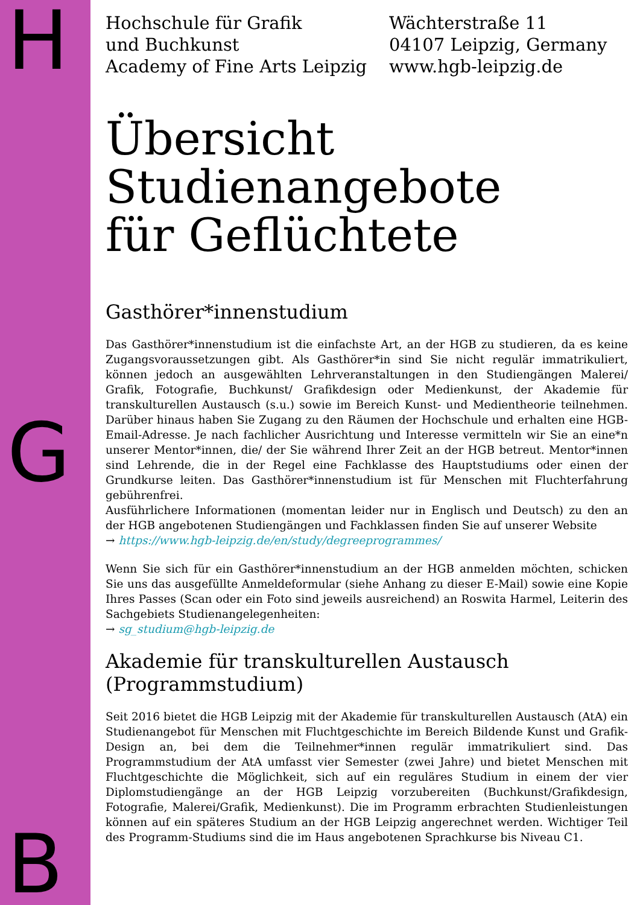H
G
B
Hochschule für Grafik
und Buchkunst
Academy of Fine Arts Leipzig
Wächterstraße 11
04107 Leipzig, Germany
www.hgb-leipzig.de
Übersicht
Studienangebote
für Geflüchtete
Gasthörer*innenstudium
Das Gasthörer*innenstudium ist die einfachste Art, an der HGB zu studieren, da es keine Zugangsvoraussetzungen gibt. Als Gasthörer*in sind Sie nicht regulär immatrikuliert, können jedoch an ausgewählten Lehrveranstaltungen in den Studiengängen Malerei/ Grafik, Fotografie, Buchkunst/ Grafikdesign oder Medienkunst, der Akademie für transkulturellen Austausch (s.u.) sowie im Bereich Kunst- und Medientheorie teilnehmen. Darüber hinaus haben Sie Zugang zu den Räumen der Hochschule und erhalten eine HGB-Email-Adresse. Je nach fachlicher Ausrichtung und Interesse vermitteln wir Sie an eine*n unserer Mentor*innen, die/ der Sie während Ihrer Zeit an der HGB betreut. Mentor*innen sind Lehrende, die in der Regel eine Fachklasse des Hauptstudiums oder einen der Grundkurse leiten. Das Gasthörer*innenstudium ist für Menschen mit Fluchterfahrung gebührenfrei.
Ausführlichere Informationen (momentan leider nur in Englisch und Deutsch) zu den an der HGB angebotenen Studiengängen und Fachklassen finden Sie auf unserer Website
→ https://www.hgb-leipzig.de/en/study/degreeprogrammes/
Wenn Sie sich für ein Gasthörer*innenstudium an der HGB anmelden möchten, schicken Sie uns das ausgefüllte Anmeldeformular (siehe Anhang zu dieser E-Mail) sowie eine Kopie Ihres Passes (Scan oder ein Foto sind jeweils ausreichend) an Roswita Harmel, Leiterin des Sachgebiets Studienangelegenheiten:
→ sg_studium@hgb-leipzig.de
Akademie für transkulturellen Austausch
(Programmstudium)
Seit 2016 bietet die HGB Leipzig mit der Akademie für transkulturellen Austausch (AtA) ein Studienangebot für Menschen mit Fluchtgeschichte im Bereich Bildende Kunst und Grafik-Design an, bei dem die Teilnehmer*innen regulär immatrikuliert sind. Das Programmstudium der AtA umfasst vier Semester (zwei Jahre) und bietet Menschen mit Fluchtgeschichte die Möglichkeit, sich auf ein reguläres Studium in einem der vier Diplomstudiengänge an der HGB Leipzig vorzubereiten (Buchkunst/Grafikdesign, Fotografie, Malerei/Grafik, Medienkunst). Die im Programm erbrachten Studienleistungen können auf ein späteres Studium an der HGB Leipzig angerechnet werden. Wichtiger Teil des Programm-Studiums sind die im Haus angebotenen Sprachkurse bis Niveau C1.